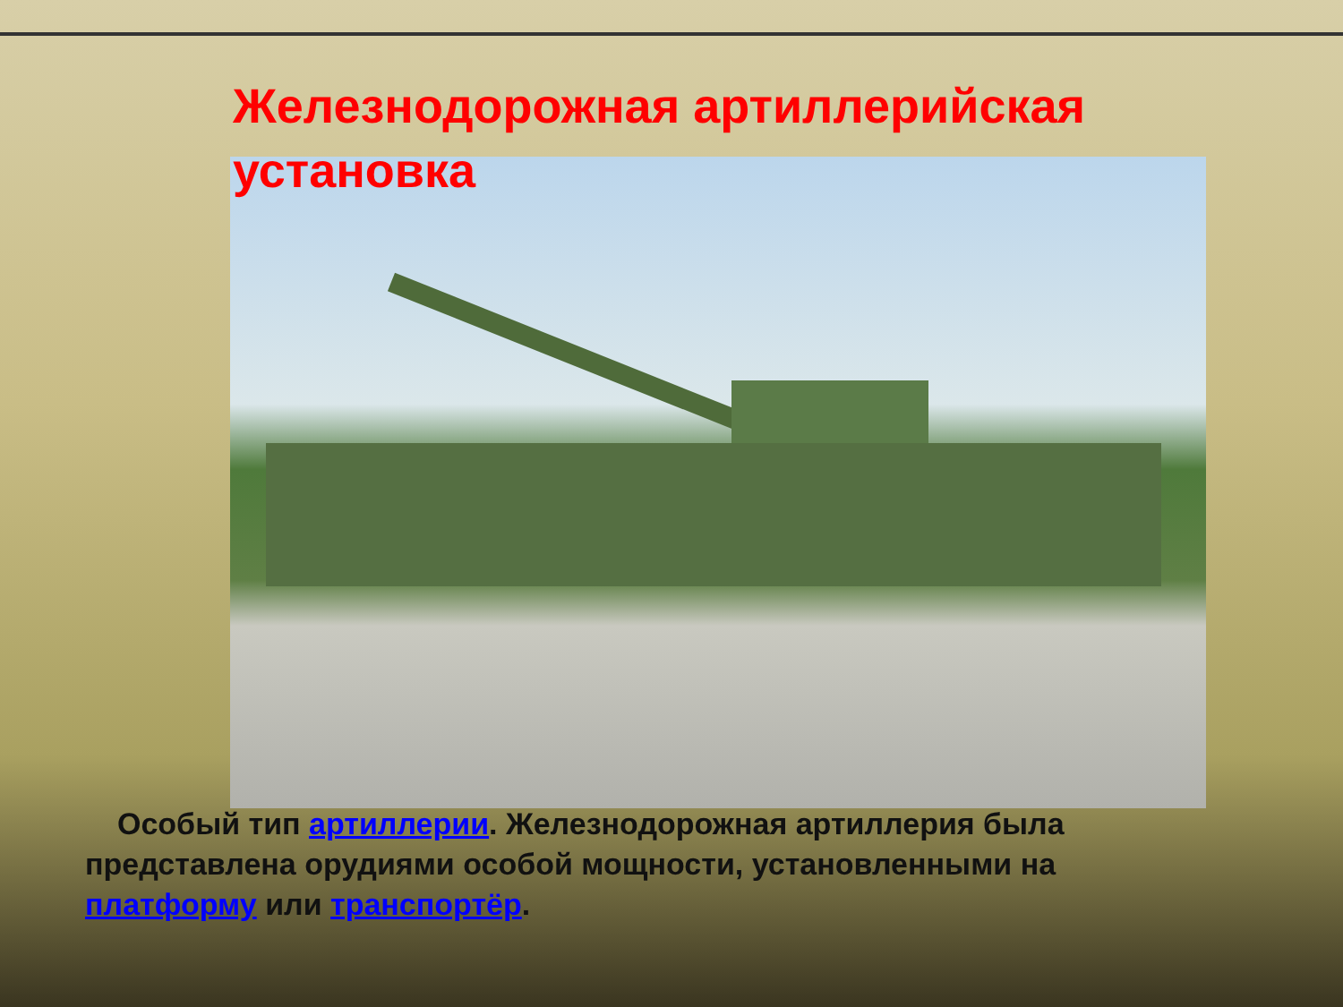Железнодорожная артиллерийская
установка
Особый тип артиллерии. Железнодорожная артиллерия была представлена орудиями особой мощности, установленными на платформу или транспортёр.